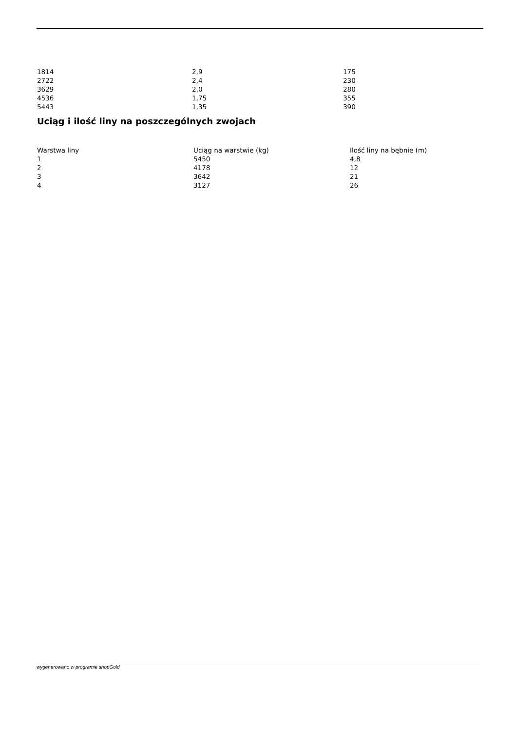| 1814 | 2,9 | 175 |
| 2722 | 2,4 | 230 |
| 3629 | 2,0 | 280 |
| 4536 | 1,75 | 355 |
| 5443 | 1,35 | 390 |
Uciąg i ilość liny na poszczególnych zwojach
| Warstwa liny | Uciąg na warstwie (kg) | Ilość liny na bębnie (m) |
| --- | --- | --- |
| 1 | 5450 | 4,8 |
| 2 | 4178 | 12 |
| 3 | 3642 | 21 |
| 4 | 3127 | 26 |
wygenerowano w programie shopGold